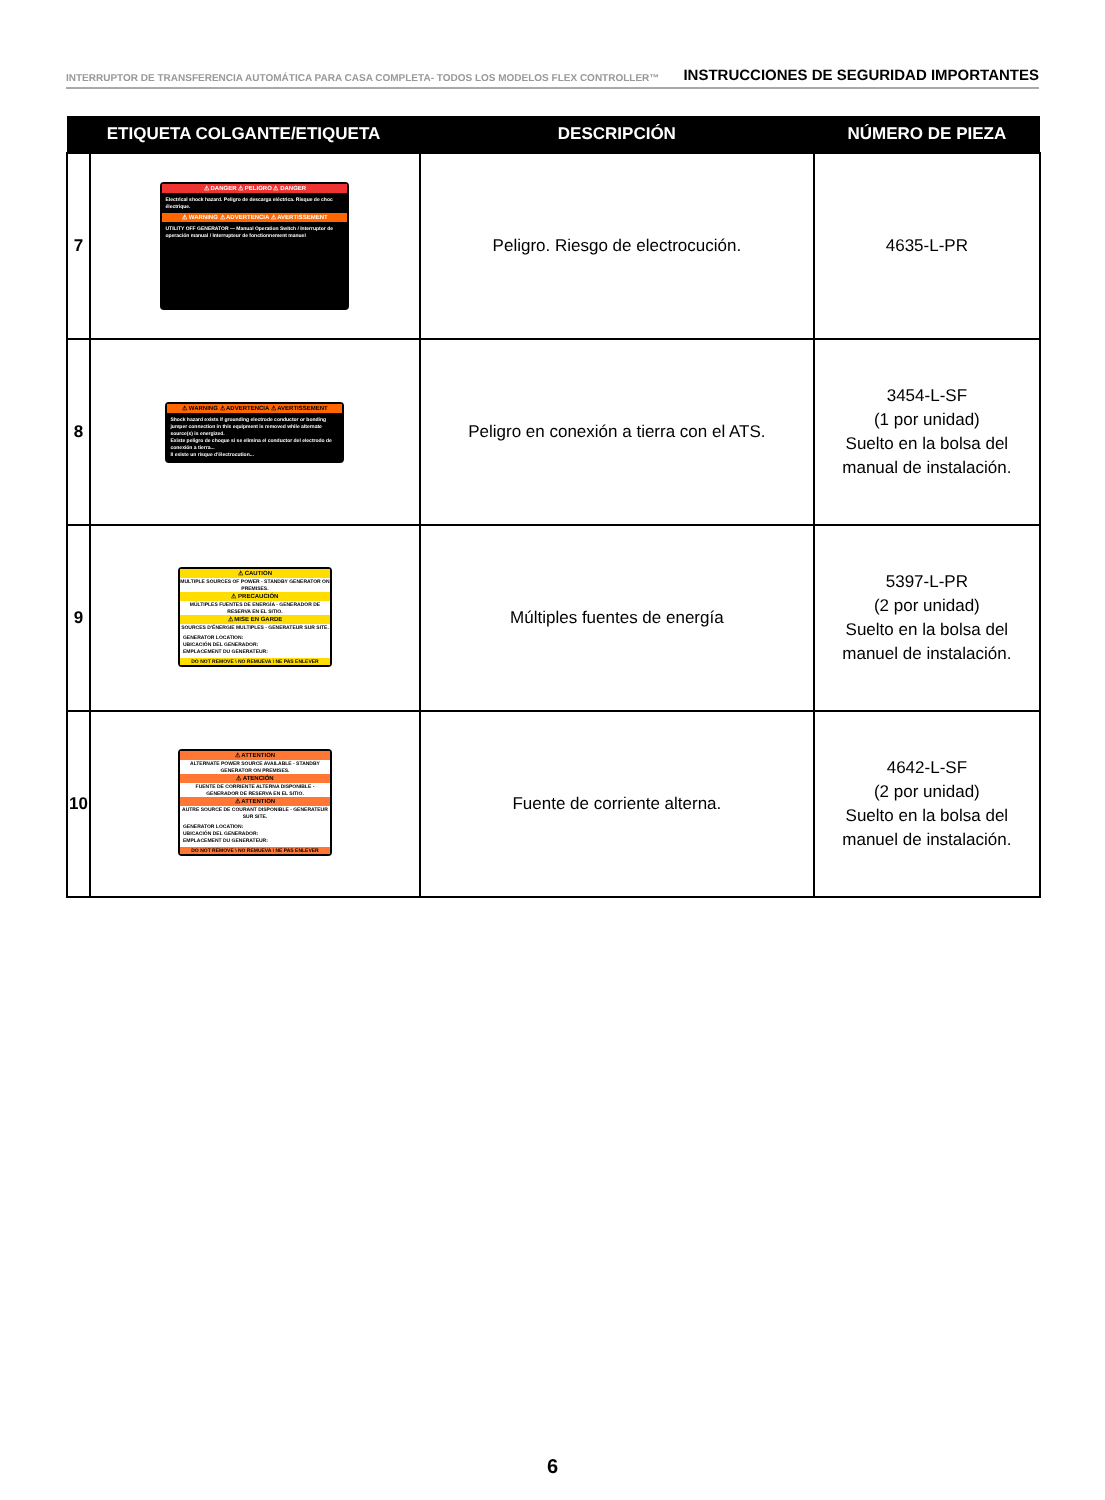INTERRUPTOR DE TRANSFERENCIA AUTOMÁTICA PARA CASA COMPLETA- TODOS LOS MODELOS FLEX CONTROLLER™ INSTRUCCIONES DE SEGURIDAD IMPORTANTES
| ETIQUETA COLGANTE/ETIQUETA | | DESCRIPCIÓN | NÚMERO DE PIEZA |
| --- | --- | --- | --- |
| 7 | ⚠ DANGER ⚠ PELIGRO ⚠ DANGER Electrical shock hazard. Peligro de descarga eléctrica. Risque de choc électrique. ⚠ WARNING ⚠ ADVERTENCIA ⚠ AVERTISSEMENT UTILITY OFF GENERATOR — Manual Operation Switch / Interruptor de operación manual / Interrupteur de fonctionnement manuel | Peligro. Riesgo de electrocución. | 4635-L-PR |
| 8 | ⚠ WARNING ⚠ ADVERTENCIA ⚠ AVERTISSEMENT Shock hazard exists if grounding electrode conductor or bonding jumper connection in this equipment is removed while alternate source(s) is energized. Existe peligro de choque si se elimina el conductor del electrodo de conexión a tierra... Il existe un risque d'électrocution... | Peligro en conexión a tierra con el ATS. | 3454-L-SF (1 por unidad) Suelto en la bolsa del manual de instalación. |
| 9 | ⚠ CAUTION MULTIPLE SOURCES OF POWER - STANDBY GENERATOR ON PREMISES. ⚠ PRECAUCIÓN MÚLTIPLES FUENTES DE ENERGÍA - GENERADOR DE RESERVA EN EL SITIO. ⚠ MISE EN GARDE SOURCES D'ÉNERGIE MULTIPLES - GENERATEUR SUR SITE. GENERATOR LOCATION: UBICACIÓN DEL GENERADOR: EMPLACEMENT DU GENERATEUR: DO NOT REMOVE \ NO REMUEVA \ NE PAS ENLEVER | Múltiples fuentes de energía | 5397-L-PR (2 por unidad) Suelto en la bolsa del manuel de instalación. |
| 10 | ⚠ ATTENTION ALTERNATE POWER SOURCE AVAILABLE - STANDBY GENERATOR ON PREMISES. ⚠ ATENCIÓN FUENTE DE CORRIENTE ALTERNA DISPONIBLE - GENERADOR DE RESERVA EN EL SITIO. ⚠ ATTENTION AUTRE SOURCE DE COURANT DISPONIBLE - GENERATEUR SUR SITE. GENERATOR LOCATION: UBICACIÓN DEL GENERADOR: EMPLACEMENT DU GENERATEUR: DO NOT REMOVE \ NO REMUEVA \ NE PAS ENLEVER | Fuente de corriente alterna. | 4642-L-SF (2 por unidad) Suelto en la bolsa del manuel de instalación. |
6